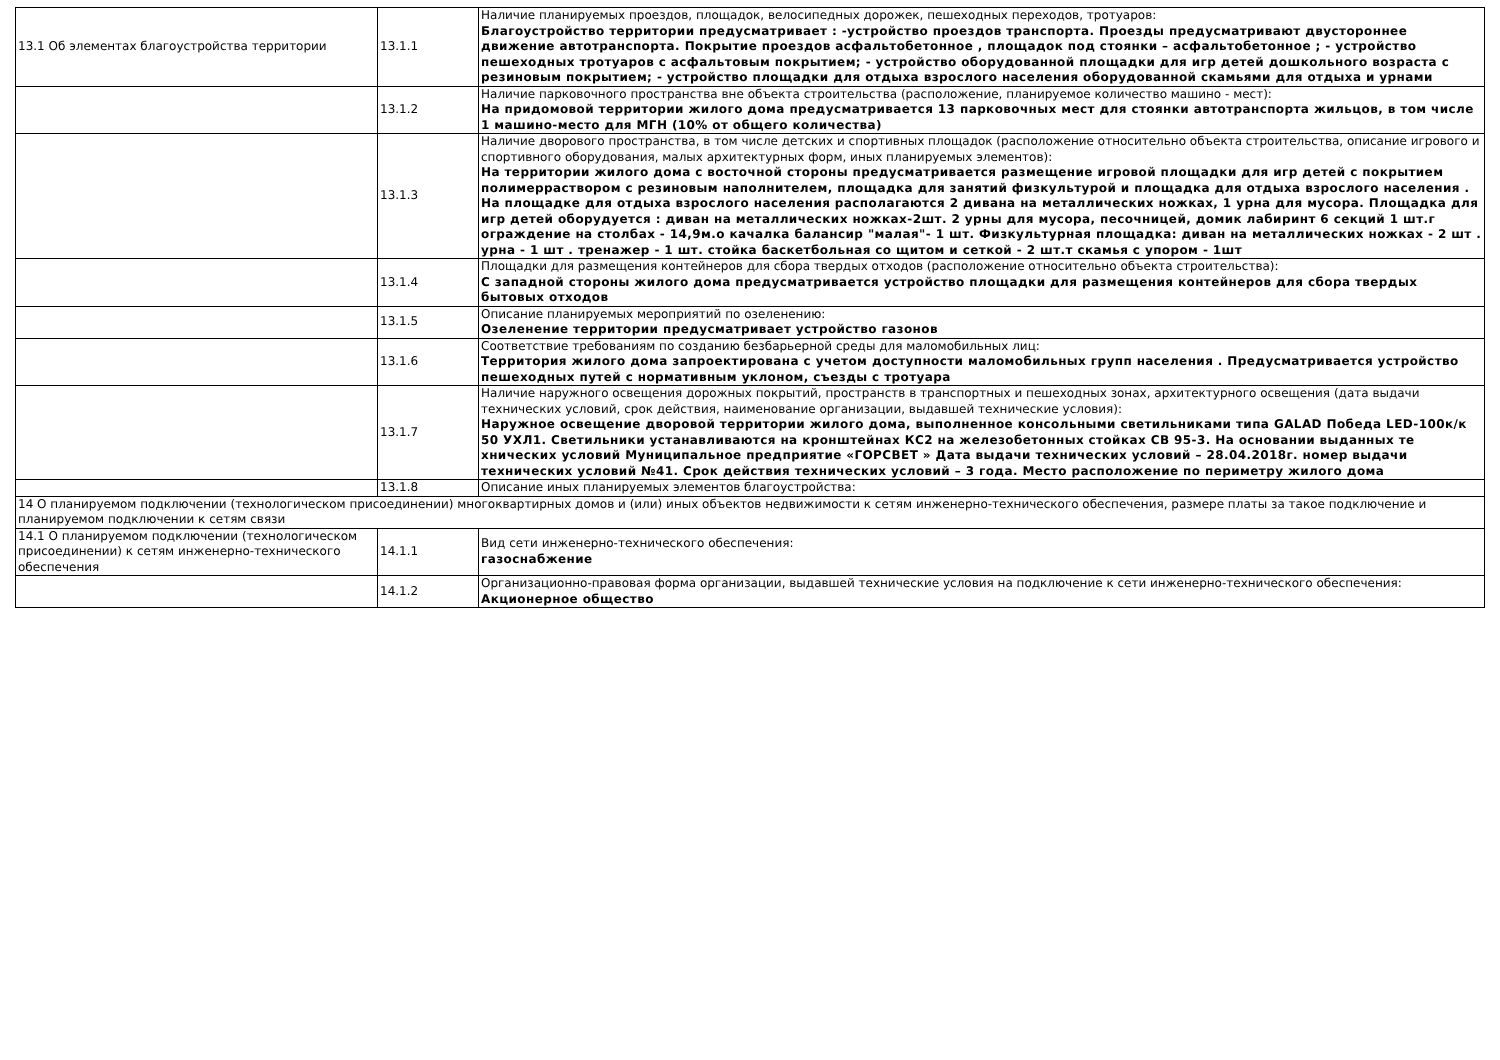| 13.1 Об элементах благоустройства территории | 13.1.1 | Наличие планируемых проездов, площадок, велосипедных дорожек, пешеходных переходов, тротуаров: Благоустройство территории предусматривает : -устройство проездов транспорта. Проезды предусматривают двустороннее движение автотранспорта. Покрытие проездов асфальтобетонное , площадок под стоянки – асфальтобетонное ; - устройство пешеходных тротуаров с асфальтовым покрытием; - устройство оборудованной площадки для игр детей дошкольного возраста с резиновым покрытием; - устройство площадки для отдыха взрослого населения оборудованной скамьями для отдыха и урнами |
| | 13.1.2 | Наличие парковочного пространства вне объекта строительства (расположение, планируемое количество машино - мест): На придомовой территории жилого дома предусматривается 13 парковочных мест для стоянки автотранспорта жильцов, в том числе 1 машино-место для МГН (10% от общего количества) |
| | 13.1.3 | Наличие дворового пространства, в том числе детских и спортивных площадок (расположение относительно объекта строительства, описание игрового и спортивного оборудования, малых архитектурных форм, иных планируемых элементов): На территории жилого дома с восточной стороны предусматривается размещение игровой площадки для игр детей с покрытием полимерраствором с резиновым наполнителем, площадка для занятий физкультурой и площадка для отдыха взрослого населения . На площадке для отдыха взрослого населения располагаются 2 дивана на металлических ножках, 1 урна для мусора. Площадка для игр детей оборудуется : диван на металлических ножках-2шт. 2 урны для мусора, песочницей, домик лабиринт 6 секций 1 шт.г ограждение на столбах - 14,9м.о качалка балансир "малая"- 1 шт. Физкультурная площадка: диван на металлических ножках - 2 шт . урна - 1 шт . тренажер - 1 шт. стойка баскетбольная со щитом и сеткой - 2 шт.т скамья с упором - 1шт |
| | 13.1.4 | Площадки для размещения контейнеров для сбора твердых отходов (расположение относительно объекта строительства): С западной стороны жилого дома предусматривается устройство площадки для размещения контейнеров для сбора твердых бытовых отходов |
| | 13.1.5 | Описание планируемых мероприятий по озеленению: Озеленение территории предусматривает устройство газонов |
| | 13.1.6 | Соответствие требованиям по созданию безбарьерной среды для маломобильных лиц: Территория жилого дома запроектирована с учетом доступности маломобильных групп населения . Предусматривается устройство пешеходных путей с нормативным уклоном, съезды с тротуара |
| | 13.1.7 | Наличие наружного освещения дорожных покрытий, пространств в транспортных и пешеходных зонах, архитектурного освещения (дата выдачи технических условий, срок действия, наименование организации, выдавшей технические условия): Наружное освещение дворовой территории жилого дома, выполненное консольными светильниками типа GALAD Победа LED-100к/к 50 УХЛ1. Светильники устанавливаются на кронштейнах КС2 на железобетонных стойках СВ 95-3. На основании выданных те хнических условий Муниципальное предприятие «ГОРСВЕТ » Дата выдачи технических условий – 28.04.2018г. номер выдачи технических условий №41. Срок действия технических условий – 3 года. Место расположение по периметру жилого дома |
| | 13.1.8 | Описание иных планируемых элементов благоустройства: |
| 14 О планируемом подключении (технологическом присоединении) многоквартирных домов и (или) иных объектов недвижимости к сетям инженерно-технического обеспечения, размере платы за такое подключение и планируемом подключении к сетям связи | | |
| 14.1 О планируемом подключении (технологическом присоединении) к сетям инженерно-технического обеспечения | 14.1.1 | Вид сети инженерно-технического обеспечения: газоснабжение |
| | 14.1.2 | Организационно-правовая форма организации, выдавшей технические условия на подключение к сети инженерно-технического обеспечения: Акционерное общество |